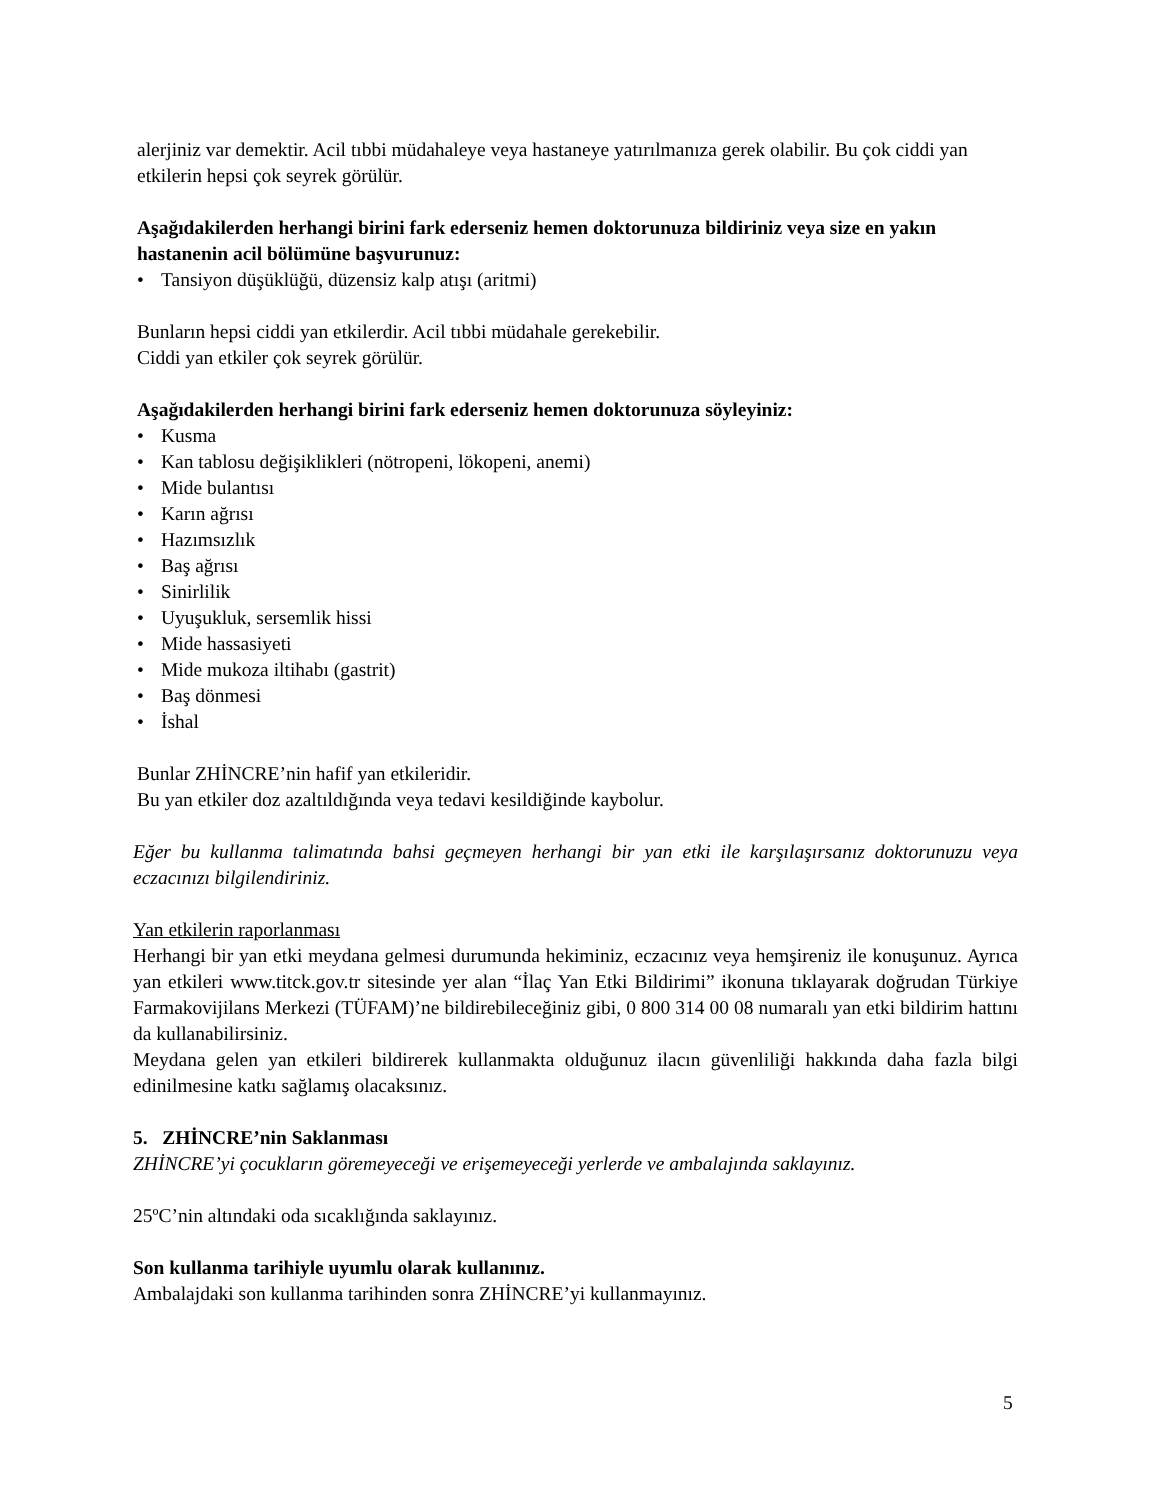alerjiniz var demektir. Acil tıbbi müdahaleye veya hastaneye yatırılmanıza gerek olabilir. Bu çok ciddi yan etkilerin hepsi çok seyrek görülür.
Aşağıdakilerden herhangi birini fark ederseniz hemen doktorunuza bildiriniz veya size en yakın hastanenin acil bölümüne başvurunuz:
• Tansiyon düşüklüğü, düzensiz kalp atışı (aritmi)
Bunların hepsi ciddi yan etkilerdir. Acil tıbbi müdahale gerekebilir.
Ciddi yan etkiler çok seyrek görülür.
Aşağıdakilerden herhangi birini fark ederseniz hemen doktorunuza söyleyiniz:
• Kusma
• Kan tablosu değişiklikleri (nötropeni, lökopeni, anemi)
• Mide bulantısı
• Karın ağrısı
• Hazımsızlık
• Baş ağrısı
• Sinirlilik
• Uyuşukluk, sersemlik hissi
• Mide hassasiyeti
• Mide mukoza iltihabı (gastrit)
• Baş dönmesi
• İshal
Bunlar ZHİNCRE’nin hafif yan etkileridir.
Bu yan etkiler doz azaltıldığında veya tedavi kesildiğinde kaybolur.
Eğer bu kullanma talimatında bahsi geçmeyen herhangi bir yan etki ile karşılaşırsanız doktorunuzu veya eczacınızı bilgilendiriniz.
Yan etkilerin raporlanması
Herhangi bir yan etki meydana gelmesi durumunda hekiminiz, eczacınız veya hemşireniz ile konuşunuz. Ayrıca yan etkileri www.titck.gov.tr sitesinde yer alan “İlaç Yan Etki Bildirimi” ikonuna tıklayarak doğrudan Türkiye Farmakovijilans Merkezi (TÜFAM)’ne bildirebileceğiniz gibi, 0 800 314 00 08 numaralı yan etki bildirim hattını da kullanabilirsiniz.
Meydana gelen yan etkileri bildirerek kullanmakta olduğunuz ilacın güvenliliği hakkında daha fazla bilgi edinilmesine katkı sağlamış olacaksınız.
5. ZHİNCRE’nin Saklanması
ZHİNCRE’yi çocukların göremeyeceği ve erişemeyeceği yerlerde ve ambalajında saklayınız.
25ºC’nin altındaki oda sıcaklığında saklayınız.
Son kullanma tarihiyle uyumlu olarak kullanınız.
Ambalajdaki son kullanma tarihinden sonra ZHİNCRE’yi kullanmayınız.
5